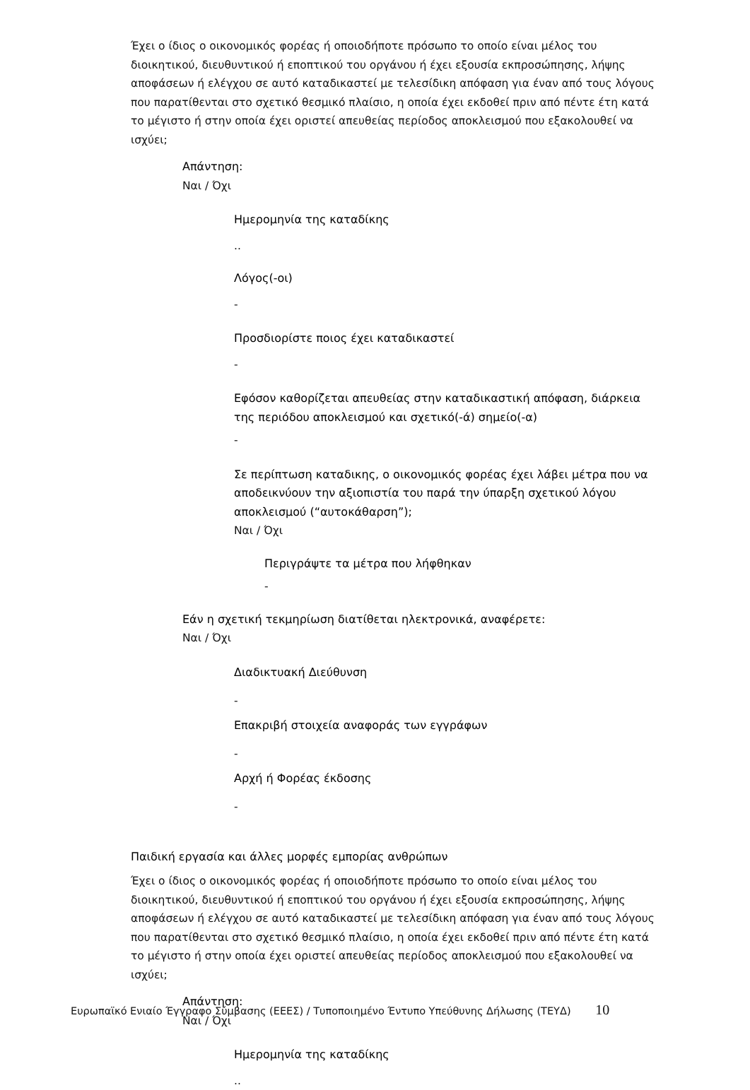Έχει ο ίδιος ο οικονομικός φορέας ή οποιοδήποτε πρόσωπο το οποίο είναι μέλος του διοικητικού, διευθυντικού ή εποπτικού του οργάνου ή έχει εξουσία εκπροσώπησης, λήψης αποφάσεων ή ελέγχου σε αυτό καταδικαστεί με τελεσίδικη απόφαση για έναν από τους λόγους που παρατίθενται στο σχετικό θεσμικό πλαίσιο, η οποία έχει εκδοθεί πριν από πέντε έτη κατά το μέγιστο ή στην οποία έχει οριστεί απευθείας περίοδος αποκλεισμού που εξακολουθεί να ισχύει;
Απάντηση:
Ναι / Όχι
Ημερομηνία της καταδίκης
..
Λόγος(-οι)
-
Προσδιορίστε ποιος έχει καταδικαστεί
-
Εφόσον καθορίζεται απευθείας στην καταδικαστική απόφαση, διάρκεια της περιόδου αποκλεισμού και σχετικό(-ά) σημείο(-α)
-
Σε περίπτωση καταδικης, ο οικονομικός φορέας έχει λάβει μέτρα που να αποδεικνύουν την αξιοπιστία του παρά την ύπαρξη σχετικού λόγου αποκλεισμού (“αυτοκάθαρση”);
Ναι / Όχι
Περιγράψτε τα μέτρα που λήφθηκαν
-
Εάν η σχετική τεκμηρίωση διατίθεται ηλεκτρονικά, αναφέρετε:
Ναι / Όχι
Διαδικτυακή Διεύθυνση
-
Επακριβή στοιχεία αναφοράς των εγγράφων
-
Αρχή ή Φορέας έκδοσης
-
Παιδική εργασία και άλλες μορφές εμπορίας ανθρώπων
Έχει ο ίδιος ο οικονομικός φορέας ή οποιοδήποτε πρόσωπο το οποίο είναι μέλος του διοικητικού, διευθυντικού ή εποπτικού του οργάνου ή έχει εξουσία εκπροσώπησης, λήψης αποφάσεων ή ελέγχου σε αυτό καταδικαστεί με τελεσίδικη απόφαση για έναν από τους λόγους που παρατίθενται στο σχετικό θεσμικό πλαίσιο, η οποία έχει εκδοθεί πριν από πέντε έτη κατά το μέγιστο ή στην οποία έχει οριστεί απευθείας περίοδος αποκλεισμού που εξακολουθεί να ισχύει;
Απάντηση:
Ναι / Όχι
Ημερομηνία της καταδίκης
..
Ευρωπαϊκό Ενιαίο Έγγραφο Σύμβασης (ΕΕΕΣ) / Τυποποιημένο Έντυπο Υπεύθυνης Δήλωσης (ΤΕΥΔ) 10